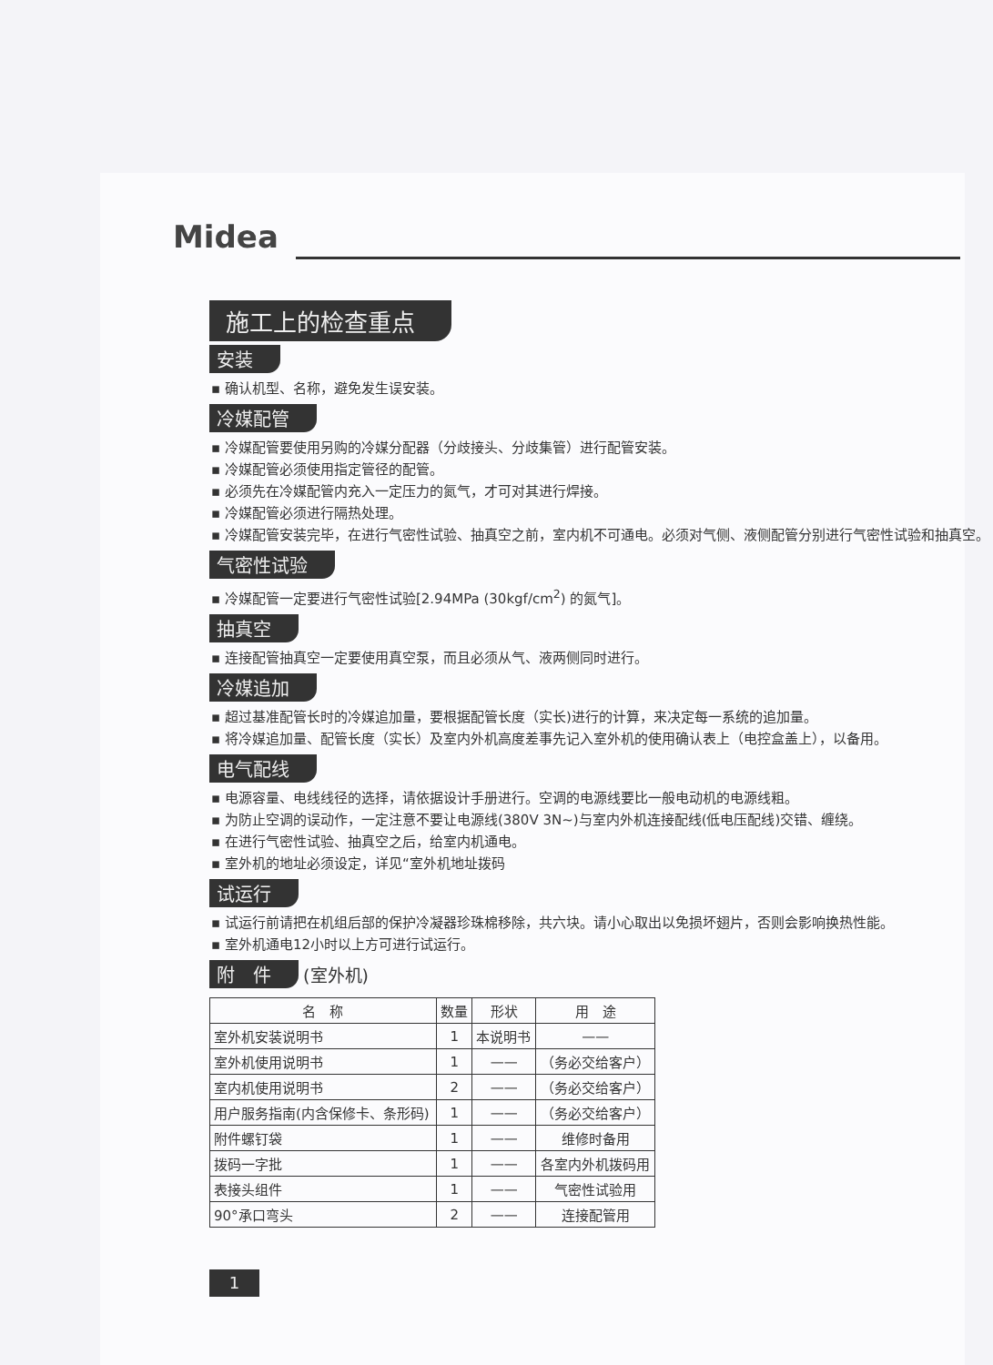Midea
施工上的检查重点
安装
▪ 确认机型、名称，避免发生误安装。
冷媒配管
▪ 冷媒配管要使用另购的冷媒分配器（分歧接头、分歧集管）进行配管安装。
▪ 冷媒配管必须使用指定管径的配管。
▪ 必须先在冷媒配管内充入一定压力的氮气，才可对其进行焊接。
▪ 冷媒配管必须进行隔热处理。
▪ 冷媒配管安装完毕，在进行气密性试验、抽真空之前，室内机不可通电。必须对气侧、液侧配管分别进行气密性试验和抽真空。
气密性试验
▪ 冷媒配管一定要进行气密性试验[2.94MPa (30kgf/cm<sup>2</sup>) 的氮气]。
抽真空
▪ 连接配管抽真空一定要使用真空泵，而且必须从气、液两侧同时进行。
冷媒追加
▪ 超过基准配管长时的冷媒追加量，要根据配管长度（实长)进行的计算，来决定每一系统的追加量。
▪ 将冷媒追加量、配管长度（实长）及室内外机高度差事先记入室外机的使用确认表上（电控盒盖上），以备用。
电气配线
▪ 电源容量、电线线径的选择，请依据设计手册进行。空调的电源线要比一般电动机的电源线粗。
▪ 为防止空调的误动作，一定注意不要让电源线(380V 3N~)与室内外机连接配线(低电压配线)交错、缠绕。
▪ 在进行气密性试验、抽真空之后，给室内机通电。
▪ 室外机的地址必须设定，详见“室外机地址拨码
试运行
▪ 试运行前请把在机组后部的保护冷凝器珍珠棉移除，共六块。请小心取出以免损坏翅片，否则会影响换热性能。
▪ 室外机通电12小时以上方可进行试运行。
附　件
(室外机)
| 名 称 | 数量 | 形状 | 用 途 |
| --- | --- | --- | --- |
| 室外机安装说明书 | 1 | 本说明书 | —— |
| 室外机使用说明书 | 1 | —— | （务必交给客户） |
| 室内机使用说明书 | 2 | —— | （务必交给客户） |
| 用户服务指南(内含保修卡、条形码) | 1 | —— | （务必交给客户） |
| 附件螺钉袋 | 1 | —— | 维修时备用 |
| 拨码一字批 | 1 | —— | 各室内外机拨码用 |
| 表接头组件 | 1 | —— | 气密性试验用 |
| 90°承口弯头 | 2 | —— | 连接配管用 |
1